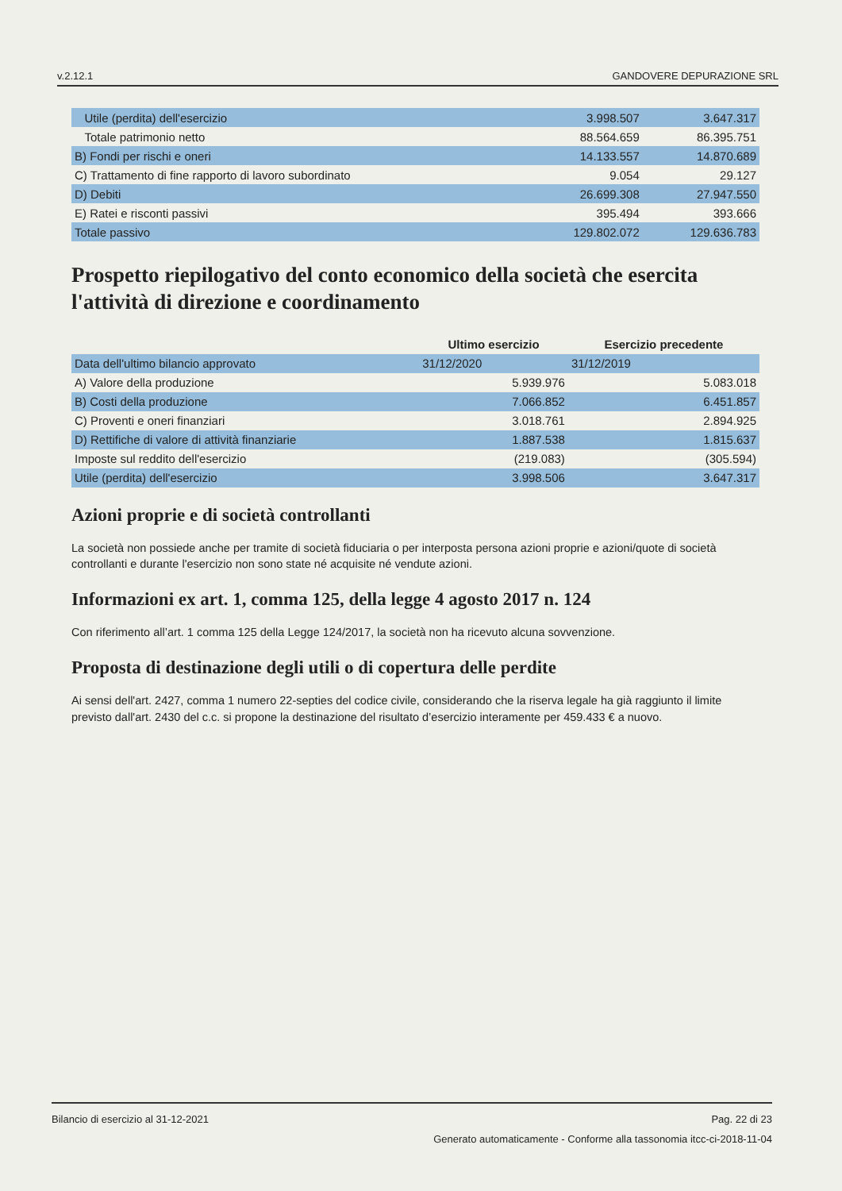v.2.12.1 GANDOVERE DEPURAZIONE SRL
| Utile (perdita) dell'esercizio | 3.998.507 | 3.647.317 |
| Totale patrimonio netto | 88.564.659 | 86.395.751 |
| B) Fondi per rischi e oneri | 14.133.557 | 14.870.689 |
| C) Trattamento di fine rapporto di lavoro subordinato | 9.054 | 29.127 |
| D) Debiti | 26.699.308 | 27.947.550 |
| E) Ratei e risconti passivi | 395.494 | 393.666 |
| Totale passivo | 129.802.072 | 129.636.783 |
Prospetto riepilogativo del conto economico della società che esercita l'attività di direzione e coordinamento
| | Ultimo esercizio | Esercizio precedente |
| --- | --- | --- |
| Data dell'ultimo bilancio approvato | 31/12/2020 | 31/12/2019 |
| A) Valore della produzione | 5.939.976 | 5.083.018 |
| B) Costi della produzione | 7.066.852 | 6.451.857 |
| C) Proventi e oneri finanziari | 3.018.761 | 2.894.925 |
| D) Rettifiche di valore di attività finanziarie | 1.887.538 | 1.815.637 |
| Imposte sul reddito dell'esercizio | (219.083) | (305.594) |
| Utile (perdita) dell'esercizio | 3.998.506 | 3.647.317 |
Azioni proprie e di società controllanti
La società non possiede anche per tramite di società fiduciaria o per interposta persona azioni proprie e azioni/quote di società controllanti e durante l'esercizio non sono state né acquisite né vendute azioni.
Informazioni ex art. 1, comma 125, della legge 4 agosto 2017 n. 124
Con riferimento all’art. 1 comma 125 della Legge 124/2017, la società non ha ricevuto alcuna sovvenzione.
Proposta di destinazione degli utili o di copertura delle perdite
Ai sensi dell'art. 2427, comma 1 numero 22-septies del codice civile, considerando che la riserva legale ha già raggiunto il limite previsto dall'art. 2430 del c.c. si propone la destinazione del risultato d’esercizio interamente per 459.433 € a nuovo.
Bilancio di esercizio al 31-12-2021 Pag. 22 di 23
Generato automaticamente - Conforme alla tassonomia itcc-ci-2018-11-04